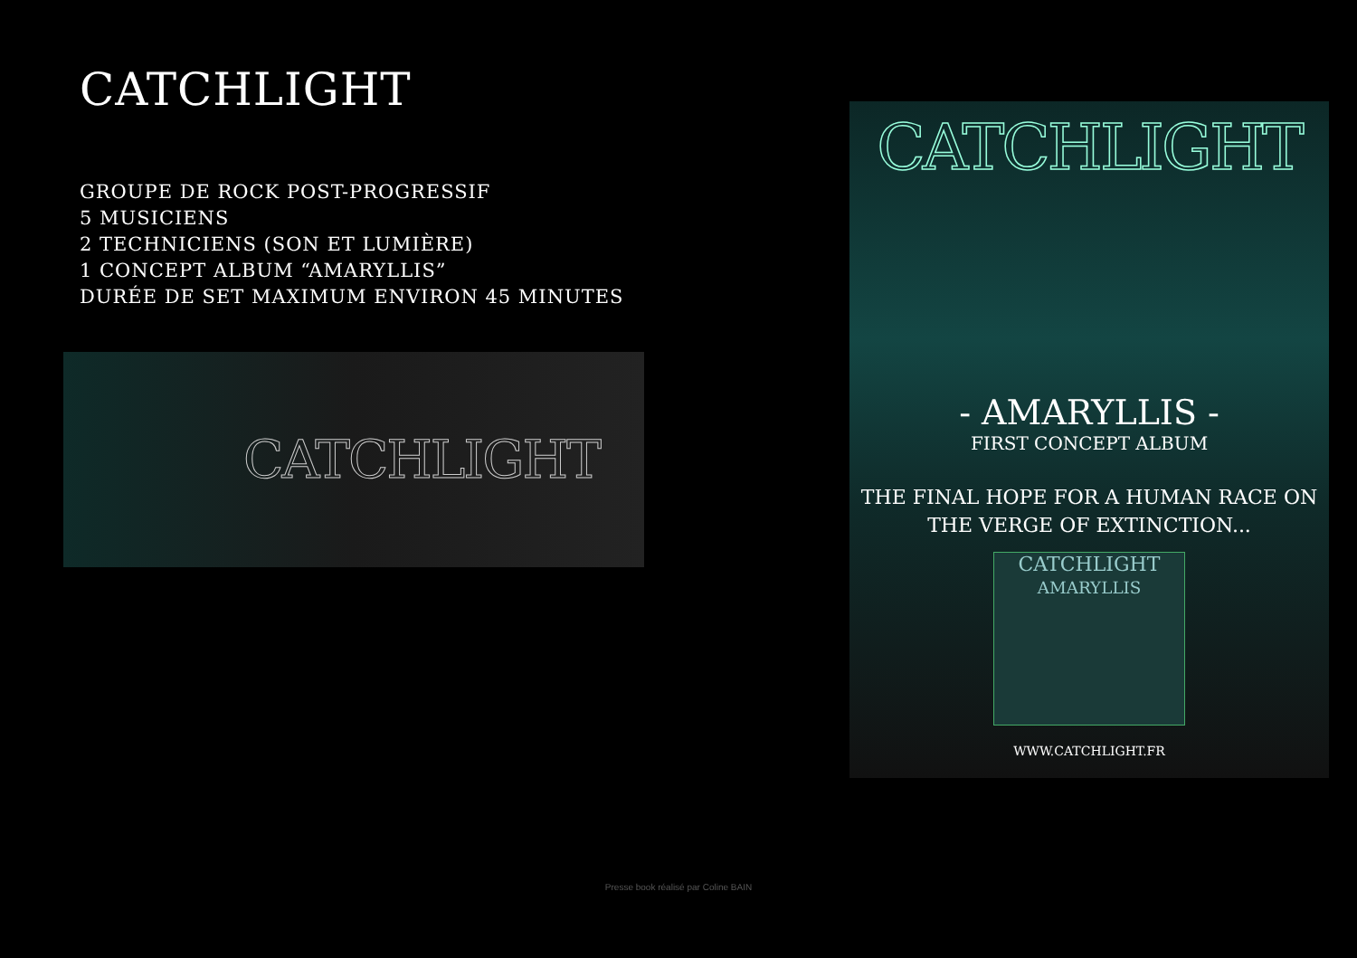CATCHLIGHT
GROUPE DE ROCK POST-PROGRESSIF
5 MUSICIENS
2 TECHNICIENS (SON ET LUMIÈRE)
1 CONCEPT ALBUM “AMARYLLIS”
DURÉE DE SET MAXIMUM ENVIRON 45 MINUTES
CATCHLIGHT
CATCHLIGHT
- AMARYLLIS -
FIRST CONCEPT ALBUM
THE FINAL HOPE FOR A HUMAN RACE ON
THE VERGE OF EXTINCTION...
CATCHLIGHT
AMARYLLIS
WWW.CATCHLIGHT.FR
Presse book réalisé par Coline BAIN